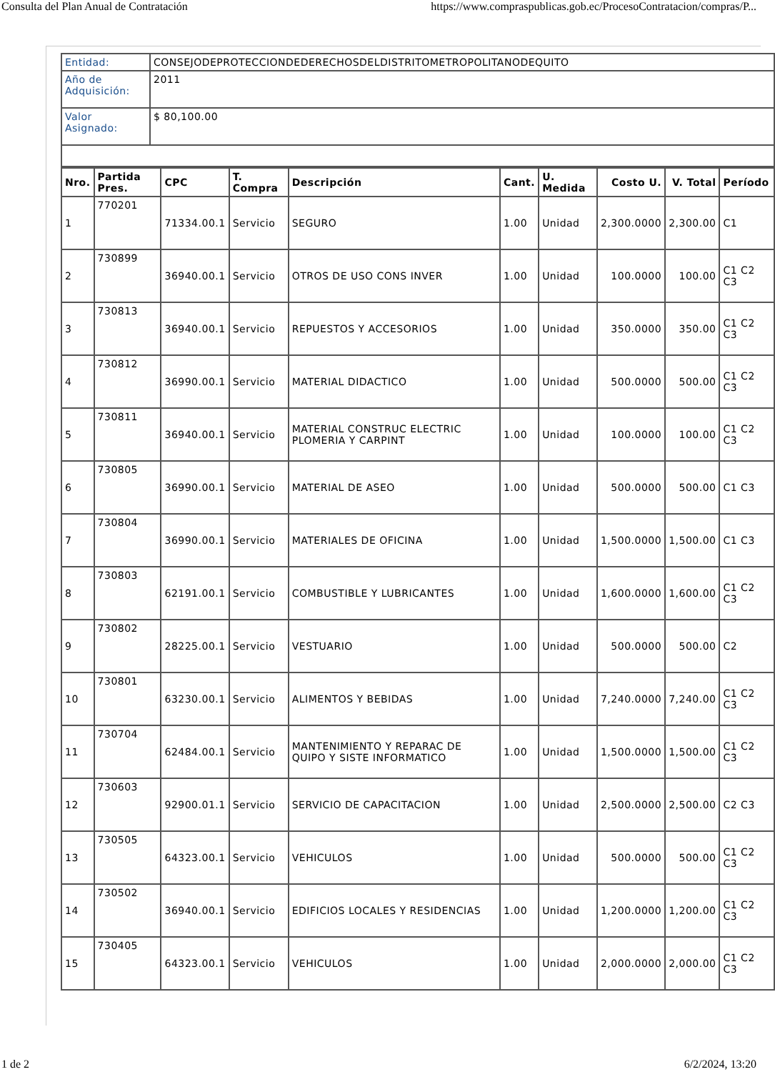Consulta del Plan Anual de Contratación https://www.compraspublicas.gob.ec/ProcesoContratacion/compras/P...
| Entidad: | CONSEJODEPROTECCIONDEDERECHOSDELDISTRITOMETROPOLITANODEQUITO |
| Año de Adquisición: | 2011 |
| Valor Asignado: | $ 80,100.00 |
| Nro. | Partida Pres. | CPC | T. Compra | Descripción | Cant. | U. Medida | Costo U. | V. Total | Período |
| --- | --- | --- | --- | --- | --- | --- | --- | --- | --- |
| 1 | 770201 | 71334.00.1 | Servicio | SEGURO | 1.00 | Unidad | 2,300.0000 | 2,300.00 | C1 |
| 2 | 730899 | 36940.00.1 | Servicio | OTROS DE USO CONS INVER | 1.00 | Unidad | 100.0000 | 100.00 | C1 C2 C3 |
| 3 | 730813 | 36940.00.1 | Servicio | REPUESTOS Y ACCESORIOS | 1.00 | Unidad | 350.0000 | 350.00 | C1 C2 C3 |
| 4 | 730812 | 36990.00.1 | Servicio | MATERIAL DIDACTICO | 1.00 | Unidad | 500.0000 | 500.00 | C1 C2 C3 |
| 5 | 730811 | 36940.00.1 | Servicio | MATERIAL CONSTRUC ELECTRIC PLOMERIA Y CARPINT | 1.00 | Unidad | 100.0000 | 100.00 | C1 C2 C3 |
| 6 | 730805 | 36990.00.1 | Servicio | MATERIAL DE ASEO | 1.00 | Unidad | 500.0000 | 500.00 | C1 C3 |
| 7 | 730804 | 36990.00.1 | Servicio | MATERIALES DE OFICINA | 1.00 | Unidad | 1,500.0000 | 1,500.00 | C1 C3 |
| 8 | 730803 | 62191.00.1 | Servicio | COMBUSTIBLE Y LUBRICANTES | 1.00 | Unidad | 1,600.0000 | 1,600.00 | C1 C2 C3 |
| 9 | 730802 | 28225.00.1 | Servicio | VESTUARIO | 1.00 | Unidad | 500.0000 | 500.00 | C2 |
| 10 | 730801 | 63230.00.1 | Servicio | ALIMENTOS Y BEBIDAS | 1.00 | Unidad | 7,240.0000 | 7,240.00 | C1 C2 C3 |
| 11 | 730704 | 62484.00.1 | Servicio | MANTENIMIENTO Y REPARAC DE QUIPO Y SISTE INFORMATICO | 1.00 | Unidad | 1,500.0000 | 1,500.00 | C1 C2 C3 |
| 12 | 730603 | 92900.01.1 | Servicio | SERVICIO DE CAPACITACION | 1.00 | Unidad | 2,500.0000 | 2,500.00 | C2 C3 |
| 13 | 730505 | 64323.00.1 | Servicio | VEHICULOS | 1.00 | Unidad | 500.0000 | 500.00 | C1 C2 C3 |
| 14 | 730502 | 36940.00.1 | Servicio | EDIFICIOS LOCALES Y RESIDENCIAS | 1.00 | Unidad | 1,200.0000 | 1,200.00 | C1 C2 C3 |
| 15 | 730405 | 64323.00.1 | Servicio | VEHICULOS | 1.00 | Unidad | 2,000.0000 | 2,000.00 | C1 C2 C3 |
1 de 2 6/2/2024, 13:20